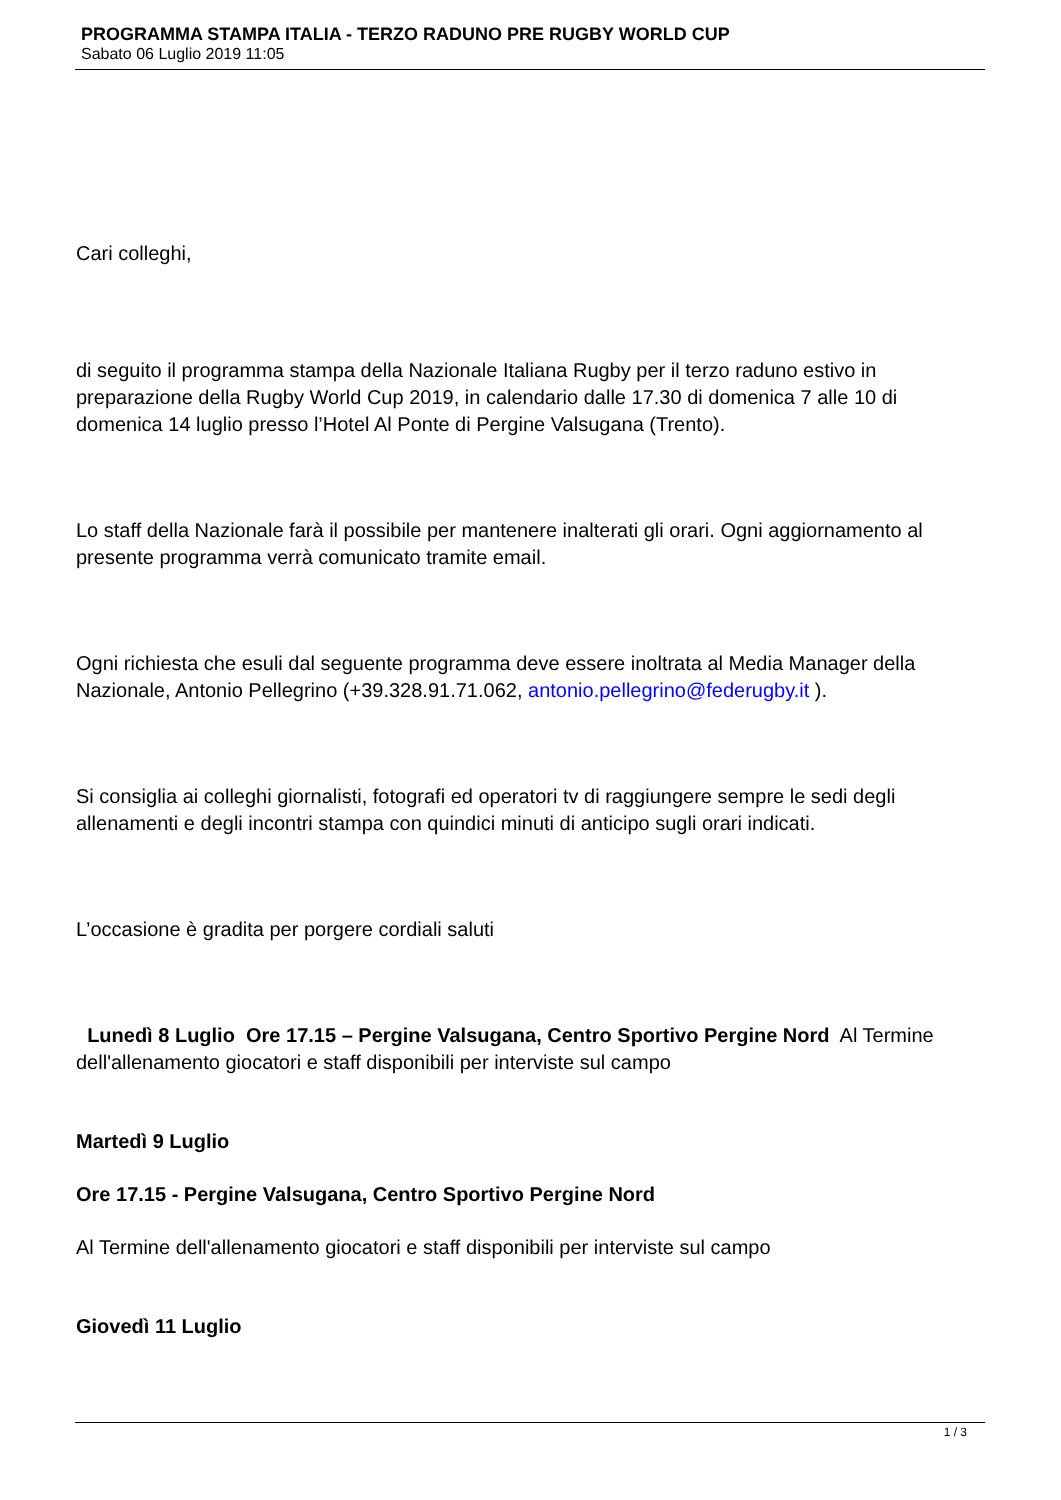PROGRAMMA STAMPA ITALIA - TERZO RADUNO PRE RUGBY WORLD CUP
Sabato 06 Luglio 2019 11:05
Cari colleghi,
di seguito il programma stampa della Nazionale Italiana Rugby per il terzo raduno estivo in preparazione della Rugby World Cup 2019, in calendario dalle 17.30 di domenica 7 alle 10 di domenica 14 luglio presso l’Hotel Al Ponte di Pergine Valsugana (Trento).
Lo staff della Nazionale farà il possibile per mantenere inalterati gli orari. Ogni aggiornamento al presente programma verrà comunicato tramite email.
Ogni richiesta che esuli dal seguente programma deve essere inoltrata al Media Manager della Nazionale, Antonio Pellegrino (+39.328.91.71.062, antonio.pellegrino@federugby.it ).
Si consiglia ai colleghi giornalisti, fotografi ed operatori tv di raggiungere sempre le sedi degli allenamenti e degli incontri stampa con quindici minuti di anticipo sugli orari indicati.
L’occasione è gradita per porgere cordiali saluti
Lunedì 8 Luglio Ore 17.15 – Pergine Valsugana, Centro Sportivo Pergine Nord Al Termine dell'allenamento giocatori e staff disponibili per interviste sul campo
Martedì 9 Luglio
Ore 17.15 - Pergine Valsugana, Centro Sportivo Pergine Nord
Al Termine dell'allenamento giocatori e staff disponibili per interviste sul campo
Giovedì 11 Luglio
1 / 3